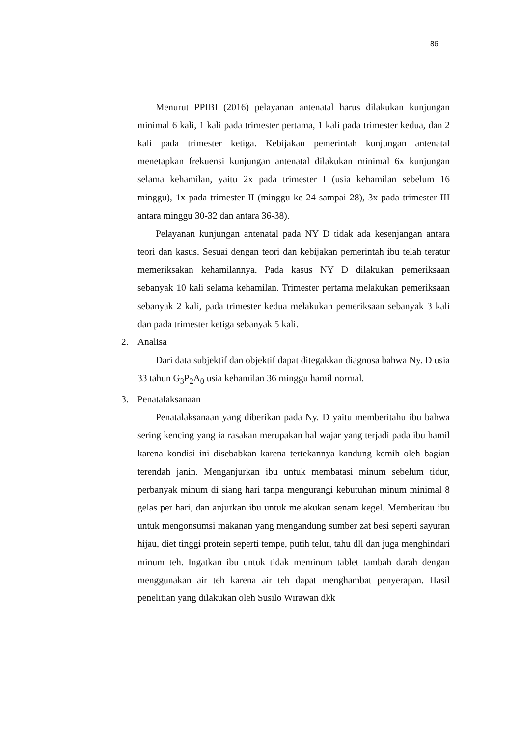86
Menurut PPIBI (2016) pelayanan antenatal harus dilakukan kunjungan minimal 6 kali, 1 kali pada trimester pertama, 1 kali pada trimester kedua, dan 2 kali pada trimester ketiga. Kebijakan pemerintah kunjungan antenatal menetapkan frekuensi kunjungan antenatal dilakukan minimal 6x kunjungan selama kehamilan, yaitu 2x pada trimester I (usia kehamilan sebelum 16 minggu), 1x pada trimester II (minggu ke 24 sampai 28), 3x pada trimester III antara minggu 30-32 dan antara 36-38).
Pelayanan kunjungan antenatal pada NY D tidak ada kesenjangan antara teori dan kasus. Sesuai dengan teori dan kebijakan pemerintah ibu telah teratur memeriksakan kehamilannya. Pada kasus NY D dilakukan pemeriksaan sebanyak 10 kali selama kehamilan. Trimester pertama melakukan pemeriksaan sebanyak 2 kali, pada trimester kedua melakukan pemeriksaan sebanyak 3 kali dan pada trimester ketiga sebanyak 5 kali.
2. Analisa
Dari data subjektif dan objektif dapat ditegakkan diagnosa bahwa Ny. D usia 33 tahun G<sub>3</sub>P<sub>2</sub>A<sub>0</sub> usia kehamilan 36 minggu hamil normal.
3. Penatalaksanaan
Penatalaksanaan yang diberikan pada Ny. D yaitu memberitahu ibu bahwa sering kencing yang ia rasakan merupakan hal wajar yang terjadi pada ibu hamil karena kondisi ini disebabkan karena tertekannya kandung kemih oleh bagian terendah janin. Menganjurkan ibu untuk membatasi minum sebelum tidur, perbanyak minum di siang hari tanpa mengurangi kebutuhan minum minimal 8 gelas per hari, dan anjurkan ibu untuk melakukan senam kegel. Memberitau ibu untuk mengonsumsi makanan yang mengandung sumber zat besi seperti sayuran hijau, diet tinggi protein seperti tempe, putih telur, tahu dll dan juga menghindari minum teh. Ingatkan ibu untuk tidak meminum tablet tambah darah dengan menggunakan air teh karena air teh dapat menghambat penyerapan. Hasil penelitian yang dilakukan oleh Susilo Wirawan dkk